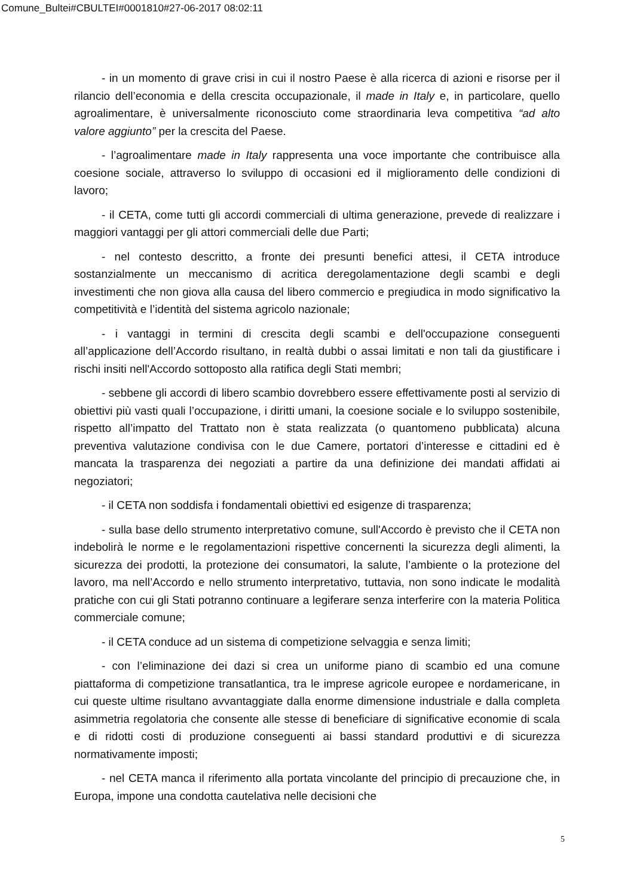Comune_Bultei#CBULTEI#0001810#27-06-2017 08:02:11
- in un momento di grave crisi in cui il nostro Paese è alla ricerca di azioni e risorse per il rilancio dell’economia e della crescita occupazionale, il made in Italy e, in particolare, quello agroalimentare, è universalmente riconosciuto come straordinaria leva competitiva “ad alto valore aggiunto” per la crescita del Paese.
- l’agroalimentare made in Italy rappresenta una voce importante che contribuisce alla coesione sociale, attraverso lo sviluppo di occasioni ed il miglioramento delle condizioni di lavoro;
- il CETA, come tutti gli accordi commerciali di ultima generazione, prevede di realizzare i maggiori vantaggi per gli attori commerciali delle due Parti;
- nel contesto descritto, a fronte dei presunti benefici attesi, il CETA introduce sostanzialmente un meccanismo di acritica deregolamentazione degli scambi e degli investimenti che non giova alla causa del libero commercio e pregiudica in modo significativo la competitività e l’identità del sistema agricolo nazionale;
- i vantaggi in termini di crescita degli scambi e dell'occupazione conseguenti all’applicazione dell’Accordo risultano, in realtà dubbi o assai limitati e non tali da giustificare i rischi insiti nell'Accordo sottoposto alla ratifica degli Stati membri;
- sebbene gli accordi di libero scambio dovrebbero essere effettivamente posti al servizio di obiettivi più vasti quali l’occupazione, i diritti umani, la coesione sociale e lo sviluppo sostenibile, rispetto all’impatto del Trattato non è stata realizzata (o quantomeno pubblicata) alcuna preventiva valutazione condivisa con le due Camere, portatori d’interesse e cittadini ed è mancata la trasparenza dei negoziati a partire da una definizione dei mandati affidati ai negoziatori;
- il CETA non soddisfa i fondamentali obiettivi ed esigenze di trasparenza;
- sulla base dello strumento interpretativo comune, sull'Accordo è previsto che il CETA non indebolirà le norme e le regolamentazioni rispettive concernenti la sicurezza degli alimenti, la sicurezza dei prodotti, la protezione dei consumatori, la salute, l’ambiente o la protezione del lavoro, ma nell’Accordo e nello strumento interpretativo, tuttavia, non sono indicate le modalità pratiche con cui gli Stati potranno continuare a legiferare senza interferire con la materia Politica commerciale comune;
- il CETA conduce ad un sistema di competizione selvaggia e senza limiti;
- con l’eliminazione dei dazi si crea un uniforme piano di scambio ed una comune piattaforma di competizione transatlantica, tra le imprese agricole europee e nordamericane, in cui queste ultime risultano avvantaggiate dalla enorme dimensione industriale e dalla completa asimmetria regolatoria che consente alle stesse di beneficiare di significative economie di scala e di ridotti costi di produzione conseguenti ai bassi standard produttivi e di sicurezza normativamente imposti;
- nel CETA manca il riferimento alla portata vincolante del principio di precauzione che, in Europa, impone una condotta cautelativa nelle decisioni che
5